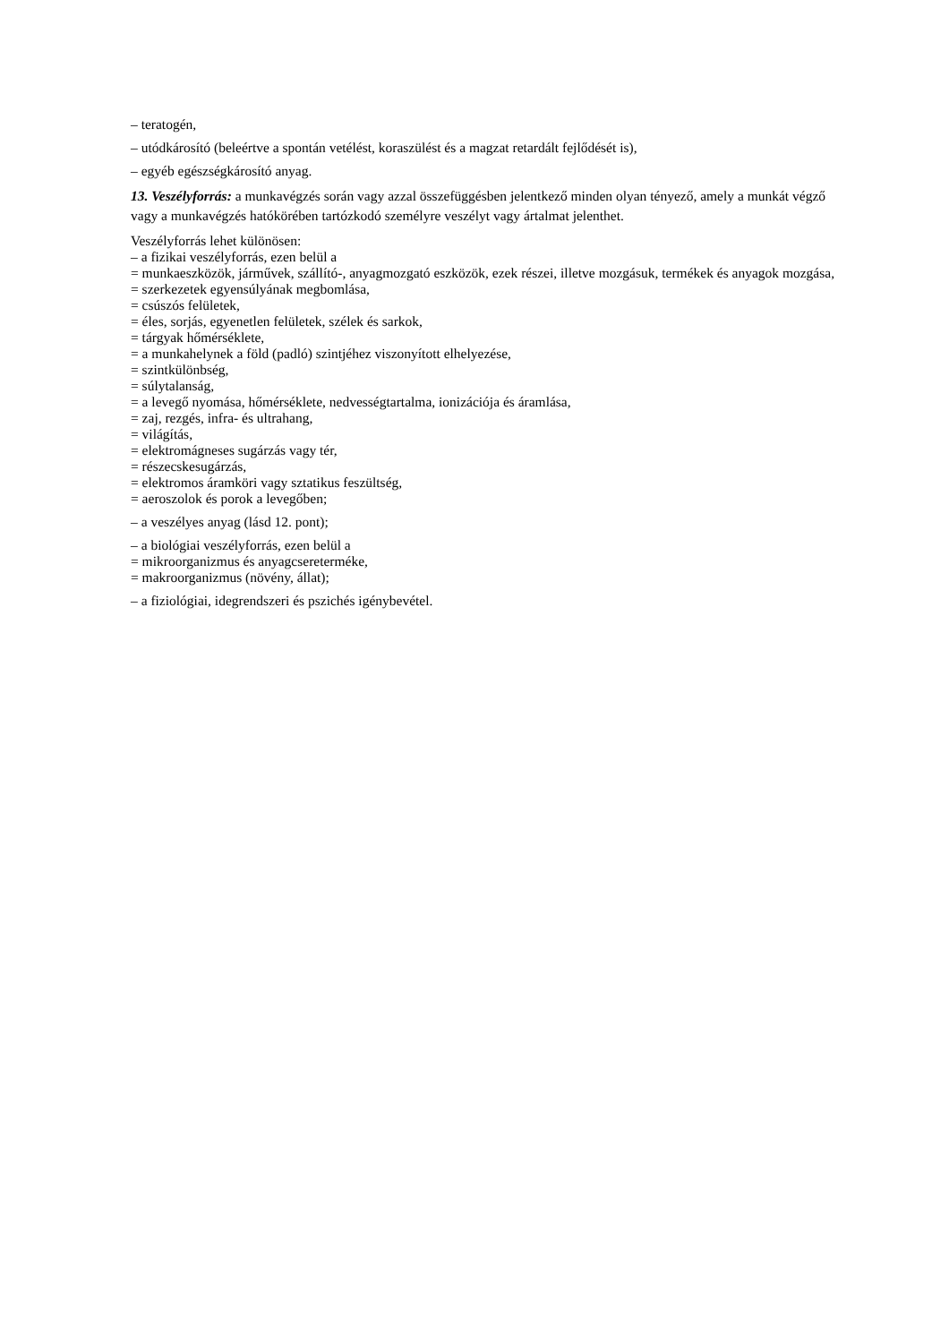– teratogén,
– utódkárosító (beleértve a spontán vetélést, koraszülést és a magzat retardált fejlődését is),
– egyéb egészségkárosító anyag.
13. Veszélyforrás: a munkavégzés során vagy azzal összefüggésben jelentkező minden olyan tényező, amely a munkát végző vagy a munkavégzés hatókörében tartózkodó személyre veszélyt vagy ártalmat jelenthet.
Veszélyforrás lehet különösen:
– a fizikai veszélyforrás, ezen belül a
= munkaeszközök, járművek, szállító-, anyagmozgató eszközök, ezek részei, illetve mozgásuk, termékek és anyagok mozgása,
= szerkezetek egyensúlyának megbomlása,
= csúszós felületek,
= éles, sorjás, egyenetlen felületek, szélek és sarkok,
= tárgyak hőmérséklete,
= a munkahelynek a föld (padló) szintjéhez viszonyított elhelyezése,
= szintkülönbség,
= súlytalanság,
= a levegő nyomása, hőmérséklete, nedvességtartalma, ionizációja és áramlása,
= zaj, rezgés, infra- és ultrahang,
= világítás,
= elektromágneses sugárzás vagy tér,
= részecskesugárzás,
= elektromos áramköri vagy sztatikus feszültség,
= aeroszolok és porok a levegőben;
– a veszélyes anyag (lásd 12. pont);
– a biológiai veszélyforrás, ezen belül a
= mikroorganizmus és anyagcsereterméke,
= makroorganizmus (növény, állat);
– a fiziológiai, idegrendszeri és pszichés igénybevétel.